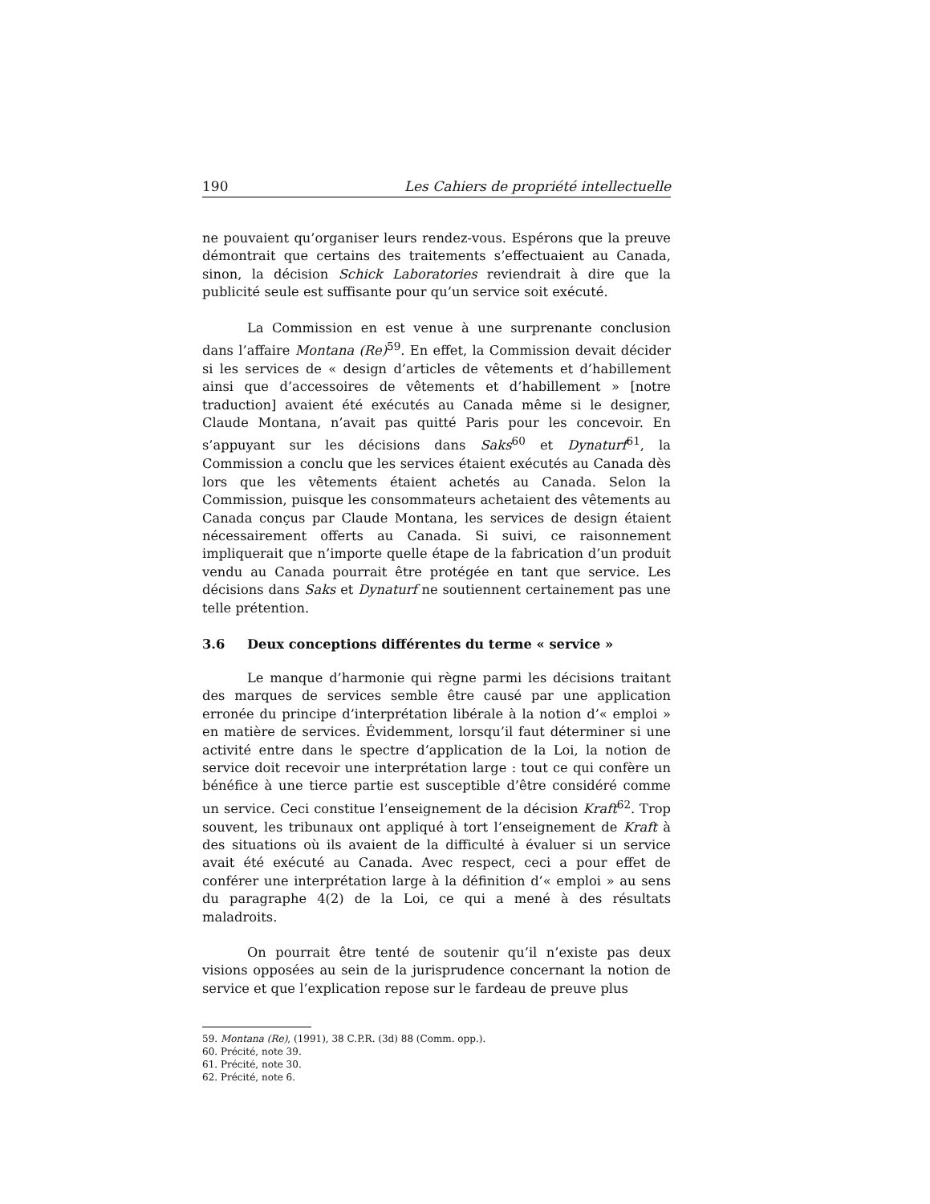190 Les Cahiers de propriété intellectuelle
ne pouvaient qu’organiser leurs rendez-vous. Espérons que la preuve démontrait que certains des traitements s’effectuaient au Canada, sinon, la décision Schick Laboratories reviendrait à dire que la publicité seule est suffisante pour qu’un service soit exécuté.
La Commission en est venue à une surprenante conclusion dans l’affaire Montana (Re)<sup>59</sup>. En effet, la Commission devait décider si les services de « design d’articles de vêtements et d’habillement ainsi que d’accessoires de vêtements et d’habillement » [notre traduction] avaient été exécutés au Canada même si le designer, Claude Montana, n’avait pas quitté Paris pour les concevoir. En s’appuyant sur les décisions dans Saks<sup>60</sup> et Dynaturf<sup>61</sup>, la Commission a conclu que les services étaient exécutés au Canada dès lors que les vêtements étaient achetés au Canada. Selon la Commission, puisque les consommateurs achetaient des vêtements au Canada conçus par Claude Montana, les services de design étaient nécessairement offerts au Canada. Si suivi, ce raisonnement impliquerait que n’importe quelle étape de la fabrication d’un produit vendu au Canada pourrait être protégée en tant que service. Les décisions dans Saks et Dynaturf ne soutiennent certainement pas une telle prétention.
3.6 Deux conceptions différentes du terme « service »
Le manque d’harmonie qui règne parmi les décisions traitant des marques de services semble être causé par une application erronée du principe d’interprétation libérale à la notion d’« emploi » en matière de services. Évidemment, lorsqu’il faut déterminer si une activité entre dans le spectre d’application de la Loi, la notion de service doit recevoir une interprétation large : tout ce qui confère un bénéfice à une tierce partie est susceptible d’être considéré comme un service. Ceci constitue l’enseignement de la décision Kraft<sup>62</sup>. Trop souvent, les tribunaux ont appliqué à tort l’enseignement de Kraft à des situations où ils avaient de la difficulté à évaluer si un service avait été exécuté au Canada. Avec respect, ceci a pour effet de conférer une interprétation large à la définition d’« emploi » au sens du paragraphe 4(2) de la Loi, ce qui a mené à des résultats maladroits.
On pourrait être tenté de soutenir qu’il n’existe pas deux visions opposées au sein de la jurisprudence concernant la notion de service et que l’explication repose sur le fardeau de preuve plus
59. Montana (Re), (1991), 38 C.P.R. (3d) 88 (Comm. opp.).
60. Précité, note 39.
61. Précité, note 30.
62. Précité, note 6.